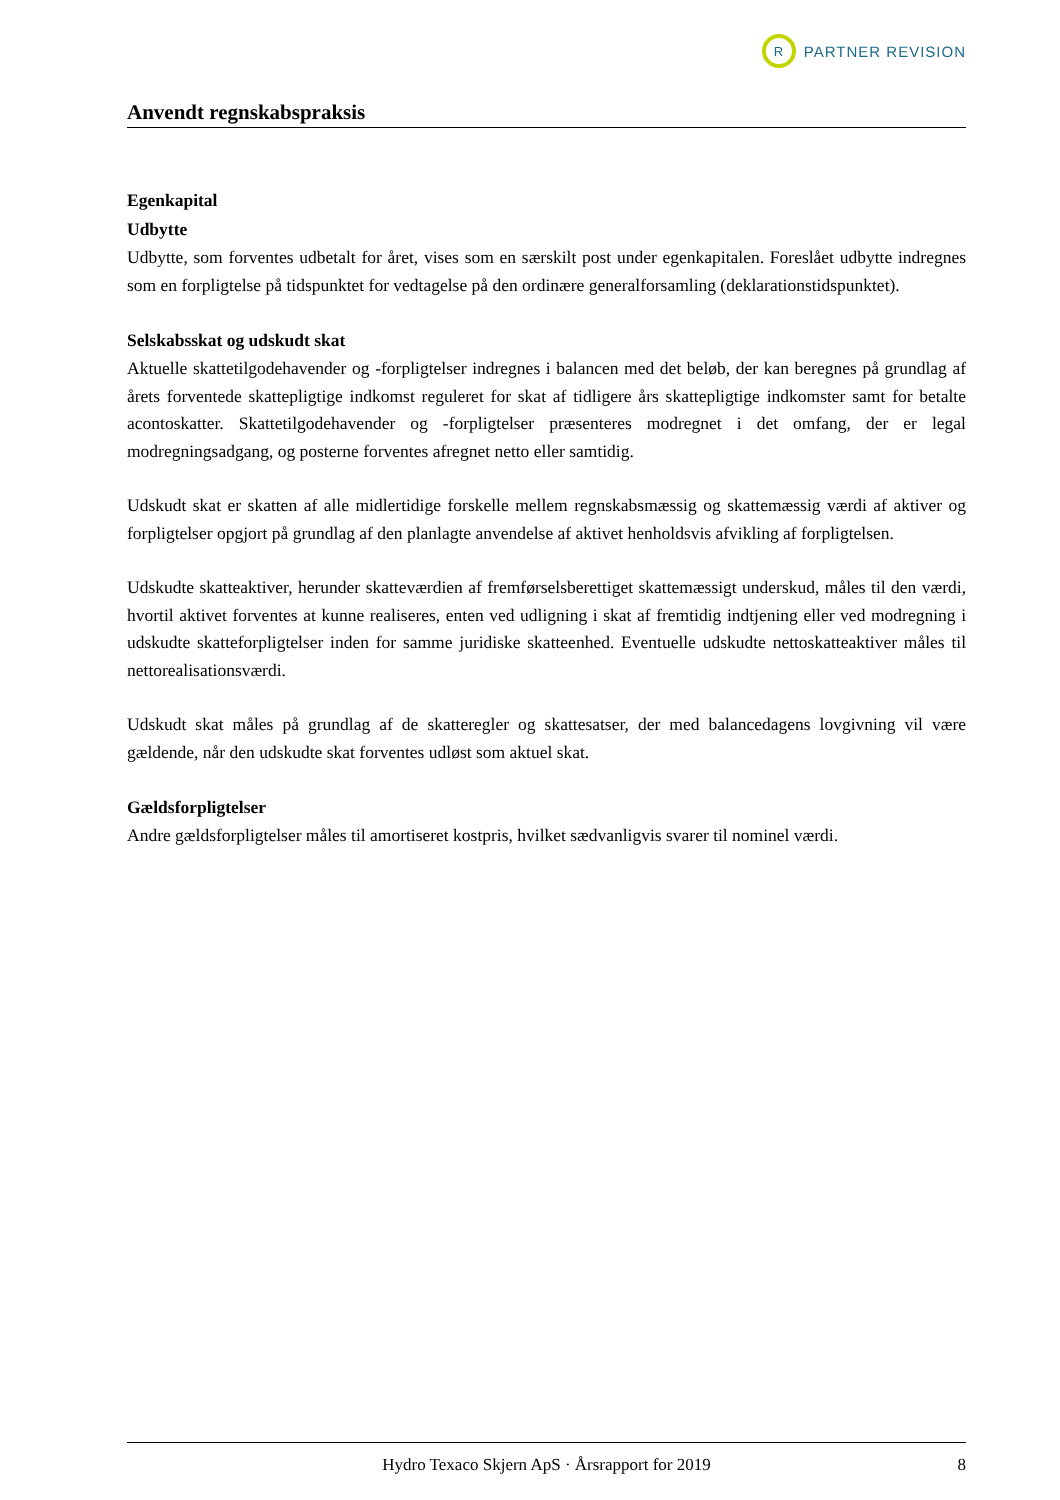R
PARTNER REVISION
Anvendt regnskabspraksis
Egenkapital
Udbytte
Udbytte, som forventes udbetalt for året, vises som en særskilt post under egenkapitalen. Foreslået udbytte indregnes som en forpligtelse på tidspunktet for vedtagelse på den ordinære generalforsamling (deklarationstidspunktet).
Selskabsskat og udskudt skat
Aktuelle skattetilgodehavender og -forpligtelser indregnes i balancen med det beløb, der kan beregnes på grundlag af årets forventede skattepligtige indkomst reguleret for skat af tidligere års skattepligtige indkomster samt for betalte acontoskatter. Skattetilgodehavender og -forpligtelser præsenteres modregnet i det omfang, der er legal modregningsadgang, og posterne forventes afregnet netto eller samtidig.
Udskudt skat er skatten af alle midlertidige forskelle mellem regnskabsmæssig og skattemæssig værdi af aktiver og forpligtelser opgjort på grundlag af den planlagte anvendelse af aktivet henholdsvis afvikling af forpligtelsen.
Udskudte skatteaktiver, herunder skatteværdien af fremførselsberettiget skattemæssigt underskud, måles til den værdi, hvortil aktivet forventes at kunne realiseres, enten ved udligning i skat af fremtidig indtjening eller ved modregning i udskudte skatteforpligtelser inden for samme juridiske skatteenhed. Eventuelle udskudte nettoskatteaktiver måles til nettorealisationsværdi.
Udskudt skat måles på grundlag af de skatteregler og skattesatser, der med balancedagens lovgivning vil være gældende, når den udskudte skat forventes udløst som aktuel skat.
Gældsforpligtelser
Andre gældsforpligtelser måles til amortiseret kostpris, hvilket sædvanligvis svarer til nominel værdi.
Hydro Texaco Skjern ApS · Årsrapport for 2019 8